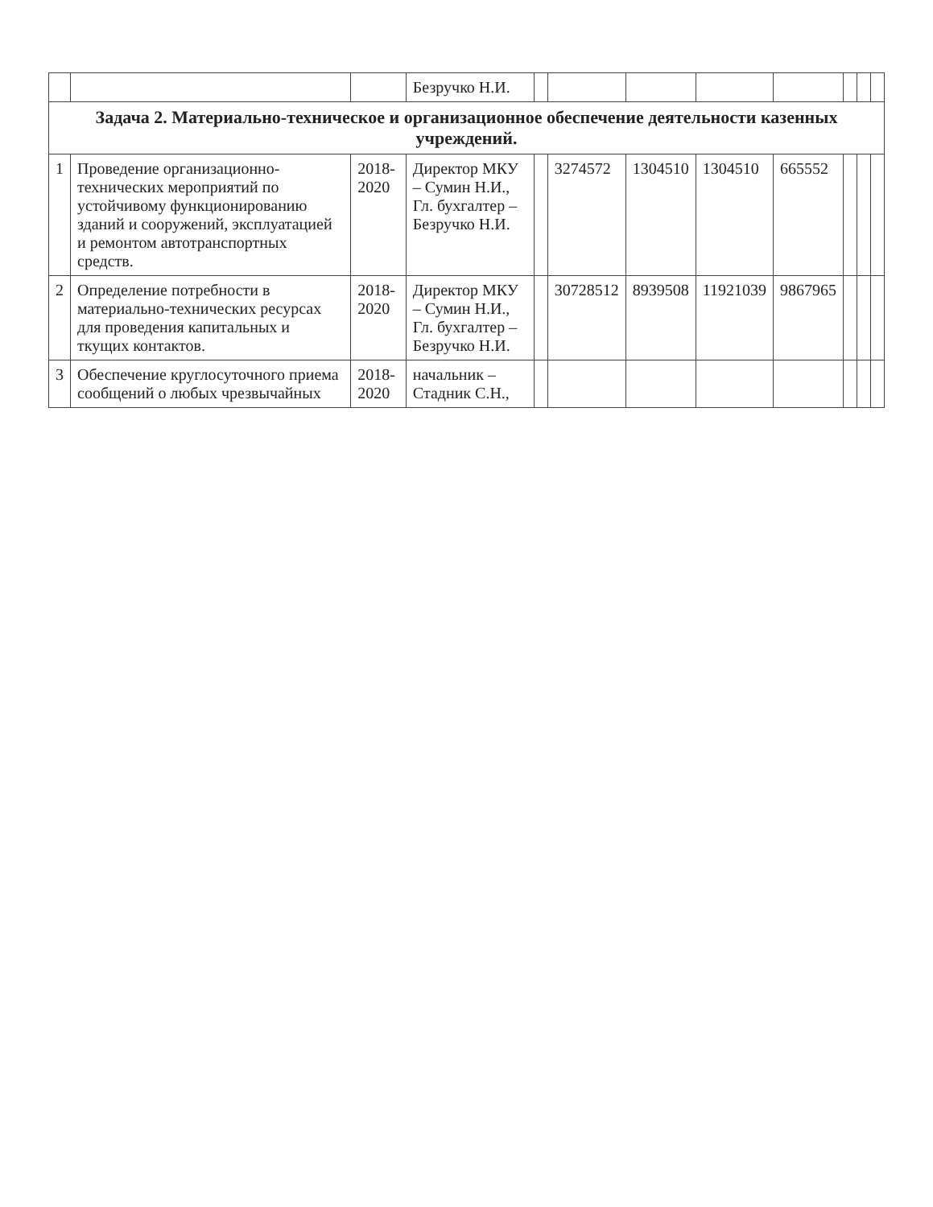| | | | Безручко Н.И. | | | | | | | | |
| Задача 2. Материально-техническое и организационное обеспечение деятельности казенных учреждений. | | | | | | | | | | | |
| 1 | Проведение организационно-технических мероприятий по устойчивому функционированию зданий и сооружений, эксплуатацией и ремонтом автотранспортных средств. | 2018-2020 | Директор МКУ – Сумин Н.И., Гл. бухгалтер – Безручко Н.И. | | 3274572 | 1304510 | 1304510 | 665552 | | | |
| 2 | Определение потребности в материально-технических ресурсах для проведения капитальных и ткущих контактов. | 2018-2020 | Директор МКУ – Сумин Н.И., Гл. бухгалтер – Безручко Н.И. | | 30728512 | 8939508 | 11921039 | 9867965 | | | |
| 3 | Обеспечение круглосуточного приема сообщений о любых чрезвычайных | 2018-2020 | начальник – Стадник С.Н., | | | | | | | | |